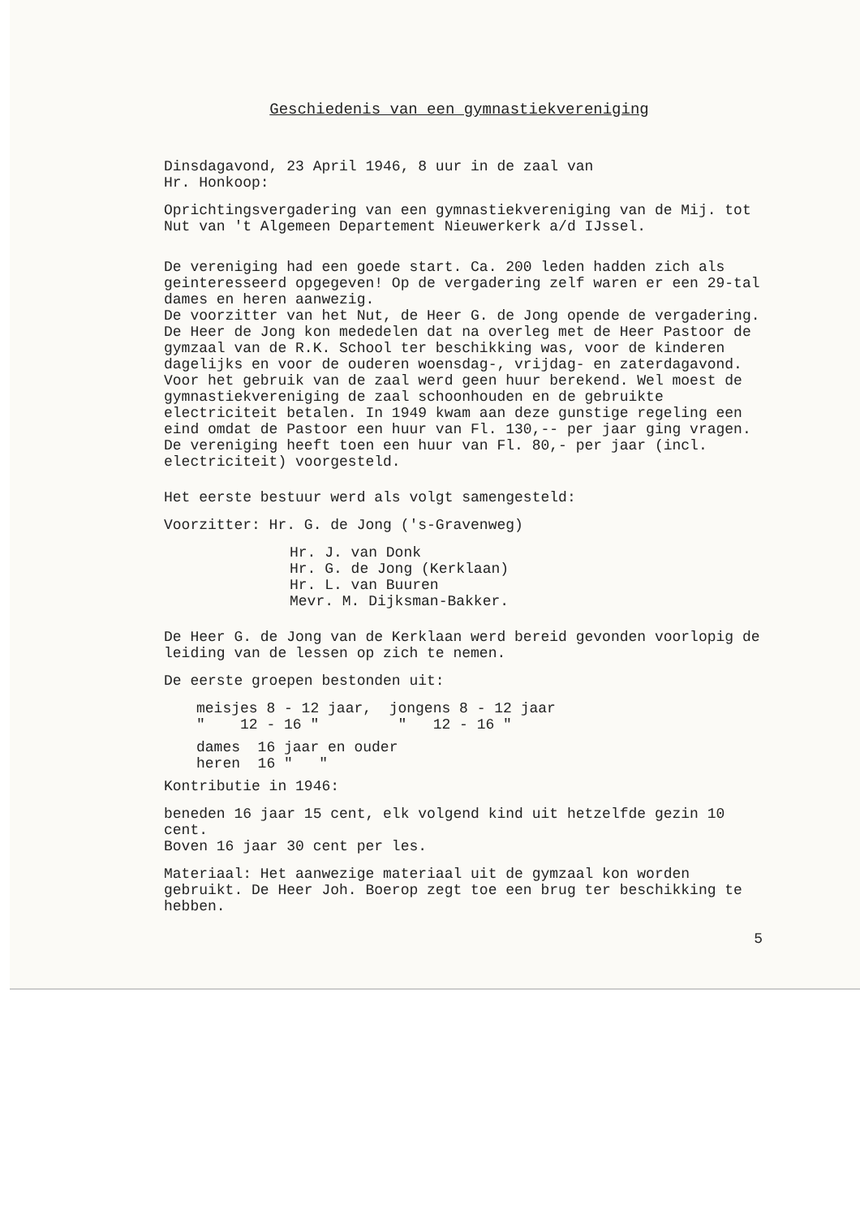Geschiedenis van een gymnastiekvereniging
Dinsdagavond, 23 April 1946, 8 uur in de zaal van
Hr. Honkoop:
Oprichtingsvergadering van een gymnastiekvereniging van de Mij. tot Nut van 't Algemeen Departement Nieuwerkerk a/d IJssel.
De vereniging had een goede start. Ca. 200 leden hadden zich als geinteresseerd opgegeven! Op de vergadering zelf waren er een 29-tal dames en heren aanwezig.
De voorzitter van het Nut, de Heer G. de Jong opende de vergadering.
De Heer de Jong kon mededelen dat na overleg met de Heer Pastoor de gymzaal van de R.K. School ter beschikking was, voor de kinderen dagelijks en voor de ouderen woensdag-, vrijdag- en zaterdagavond.
Voor het gebruik van de zaal werd geen huur berekend. Wel moest de gymnastiekvereniging de zaal schoonhouden en de gebruikte electriciteit betalen. In 1949 kwam aan deze gunstige regeling een eind omdat de Pastoor een huur van Fl. 130,-- per jaar ging vragen. De vereniging heeft toen een huur van Fl. 80,- per jaar (incl. electriciteit) voorgesteld.
Het eerste bestuur werd als volgt samengesteld:
Voorzitter: Hr. G. de Jong ('s-Gravenweg)
Hr. J. van Donk
Hr. G. de Jong (Kerklaan)
Hr. L. van Buuren
Mevr. M. Dijksman-Bakker.
De Heer G. de Jong van de Kerklaan werd bereid gevonden voorlopig de leiding van de lessen op zich te nemen.
De eerste groepen bestonden uit:
meisjes 8 - 12 jaar, jongens 8 - 12 jaar
" 12 - 16 " " 12 - 16 "
dames 16 jaar en ouder
heren 16 " "
Kontributie in 1946:
beneden 16 jaar 15 cent, elk volgend kind uit hetzelfde gezin 10 cent.
Boven 16 jaar 30 cent per les.
Materiaal: Het aanwezige materiaal uit de gymzaal kon worden gebruikt. De Heer Joh. Boerop zegt toe een brug ter beschikking te hebben.
5